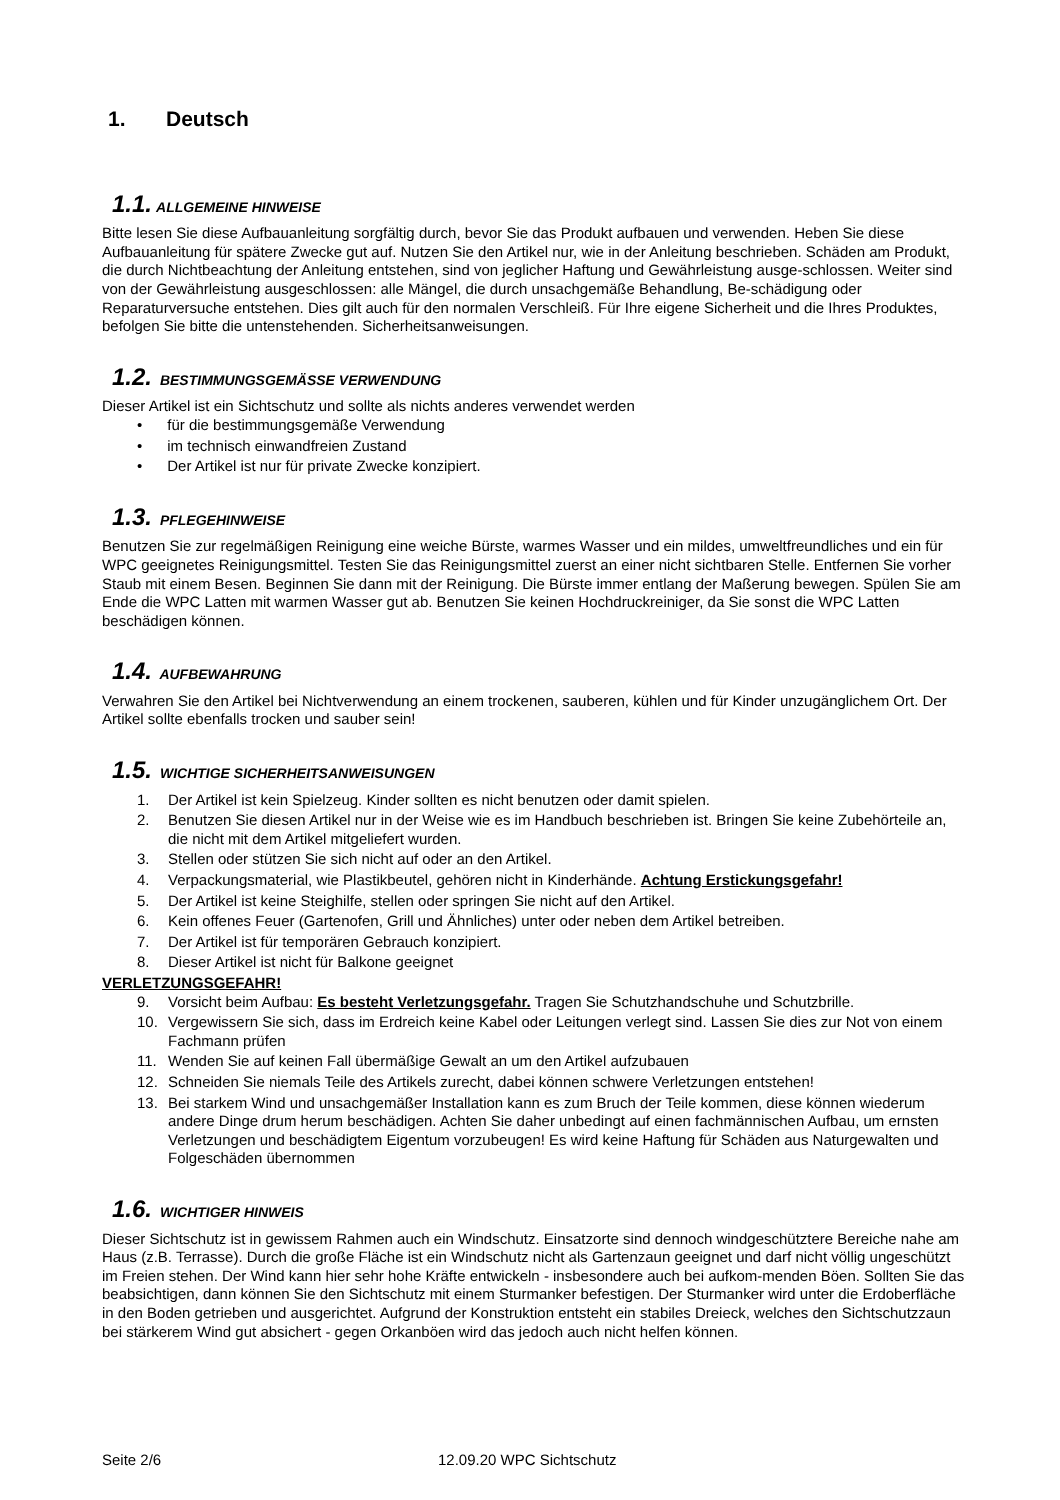1. Deutsch
1.1. ALLGEMEINE HINWEISE
Bitte lesen Sie diese Aufbauanleitung sorgfältig durch, bevor Sie das Produkt aufbauen und verwenden. Heben Sie diese Aufbauanleitung für spätere Zwecke gut auf. Nutzen Sie den Artikel nur, wie in der Anleitung beschrieben. Schäden am Produkt, die durch Nichtbeachtung der Anleitung entstehen, sind von jeglicher Haftung und Gewährleistung ausge-schlossen. Weiter sind von der Gewährleistung ausgeschlossen: alle Mängel, die durch unsachgemäße Behandlung, Be-schädigung oder Reparaturversuche entstehen. Dies gilt auch für den normalen Verschleiß. Für Ihre eigene Sicherheit und die Ihres Produktes, befolgen Sie bitte die untenstehenden. Sicherheitsanweisungen.
1.2. BESTIMMUNGSGEMÄSSE VERWENDUNG
Dieser Artikel ist ein Sichtschutz und sollte als nichts anderes verwendet werden
• für die bestimmungsgemäße Verwendung
• im technisch einwandfreien Zustand
• Der Artikel ist nur für private Zwecke konzipiert.
1.3. PFLEGEHINWEISE
Benutzen Sie zur regelmäßigen Reinigung eine weiche Bürste, warmes Wasser und ein mildes, umweltfreundliches und ein für WPC geeignetes Reinigungsmittel. Testen Sie das Reinigungsmittel zuerst an einer nicht sichtbaren Stelle. Entfernen Sie vorher Staub mit einem Besen. Beginnen Sie dann mit der Reinigung. Die Bürste immer entlang der Maßerung bewegen. Spülen Sie am Ende die WPC Latten mit warmen Wasser gut ab. Benutzen Sie keinen Hochdruckreiniger, da Sie sonst die WPC Latten beschädigen können.
1.4. AUFBEWAHRUNG
Verwahren Sie den Artikel bei Nichtverwendung an einem trockenen, sauberen, kühlen und für Kinder unzugänglichem Ort. Der Artikel sollte ebenfalls trocken und sauber sein!
1.5. WICHTIGE SICHERHEITSANWEISUNGEN
1. Der Artikel ist kein Spielzeug. Kinder sollten es nicht benutzen oder damit spielen.
2. Benutzen Sie diesen Artikel nur in der Weise wie es im Handbuch beschrieben ist. Bringen Sie keine Zubehörteile an, die nicht mit dem Artikel mitgeliefert wurden.
3. Stellen oder stützen Sie sich nicht auf oder an den Artikel.
4. Verpackungsmaterial, wie Plastikbeutel, gehören nicht in Kinderhände. Achtung Erstickungsgefahr!
5. Der Artikel ist keine Steighilfe, stellen oder springen Sie nicht auf den Artikel.
6. Kein offenes Feuer (Gartenofen, Grill und Ähnliches) unter oder neben dem Artikel betreiben.
7. Der Artikel ist für temporären Gebrauch konzipiert.
8. Dieser Artikel ist nicht für Balkone geeignet
VERLETZUNGSGEFAHR!
9. Vorsicht beim Aufbau: Es besteht Verletzungsgefahr. Tragen Sie Schutzhandschuhe und Schutzbrille.
10. Vergewissern Sie sich, dass im Erdreich keine Kabel oder Leitungen verlegt sind. Lassen Sie dies zur Not von einem Fachmann prüfen
11. Wenden Sie auf keinen Fall übermäßige Gewalt an um den Artikel aufzubauen
12. Schneiden Sie niemals Teile des Artikels zurecht, dabei können schwere Verletzungen entstehen!
13. Bei starkem Wind und unsachgemäßer Installation kann es zum Bruch der Teile kommen, diese können wiederum andere Dinge drum herum beschädigen. Achten Sie daher unbedingt auf einen fachmännischen Aufbau, um ernsten Verletzungen und beschädigtem Eigentum vorzubeugen! Es wird keine Haftung für Schäden aus Naturgewalten und Folgeschäden übernommen
1.6. WICHTIGER HINWEIS
Dieser Sichtschutz ist in gewissem Rahmen auch ein Windschutz. Einsatzorte sind dennoch windgeschütztere Bereiche nahe am Haus (z.B. Terrasse). Durch die große Fläche ist ein Windschutz nicht als Gartenzaun geeignet und darf nicht völlig ungeschützt im Freien stehen. Der Wind kann hier sehr hohe Kräfte entwickeln - insbesondere auch bei aufkom-menden Böen. Sollten Sie das beabsichtigen, dann können Sie den Sichtschutz mit einem Sturmanker befestigen. Der Sturmanker wird unter die Erdoberfläche in den Boden getrieben und ausgerichtet. Aufgrund der Konstruktion entsteht ein stabiles Dreieck, welches den Sichtschutzzaun bei stärkerem Wind gut absichert - gegen Orkanböen wird das jedoch auch nicht helfen können.
Seite 2/6 12.09.20 WPC Sichtschutz